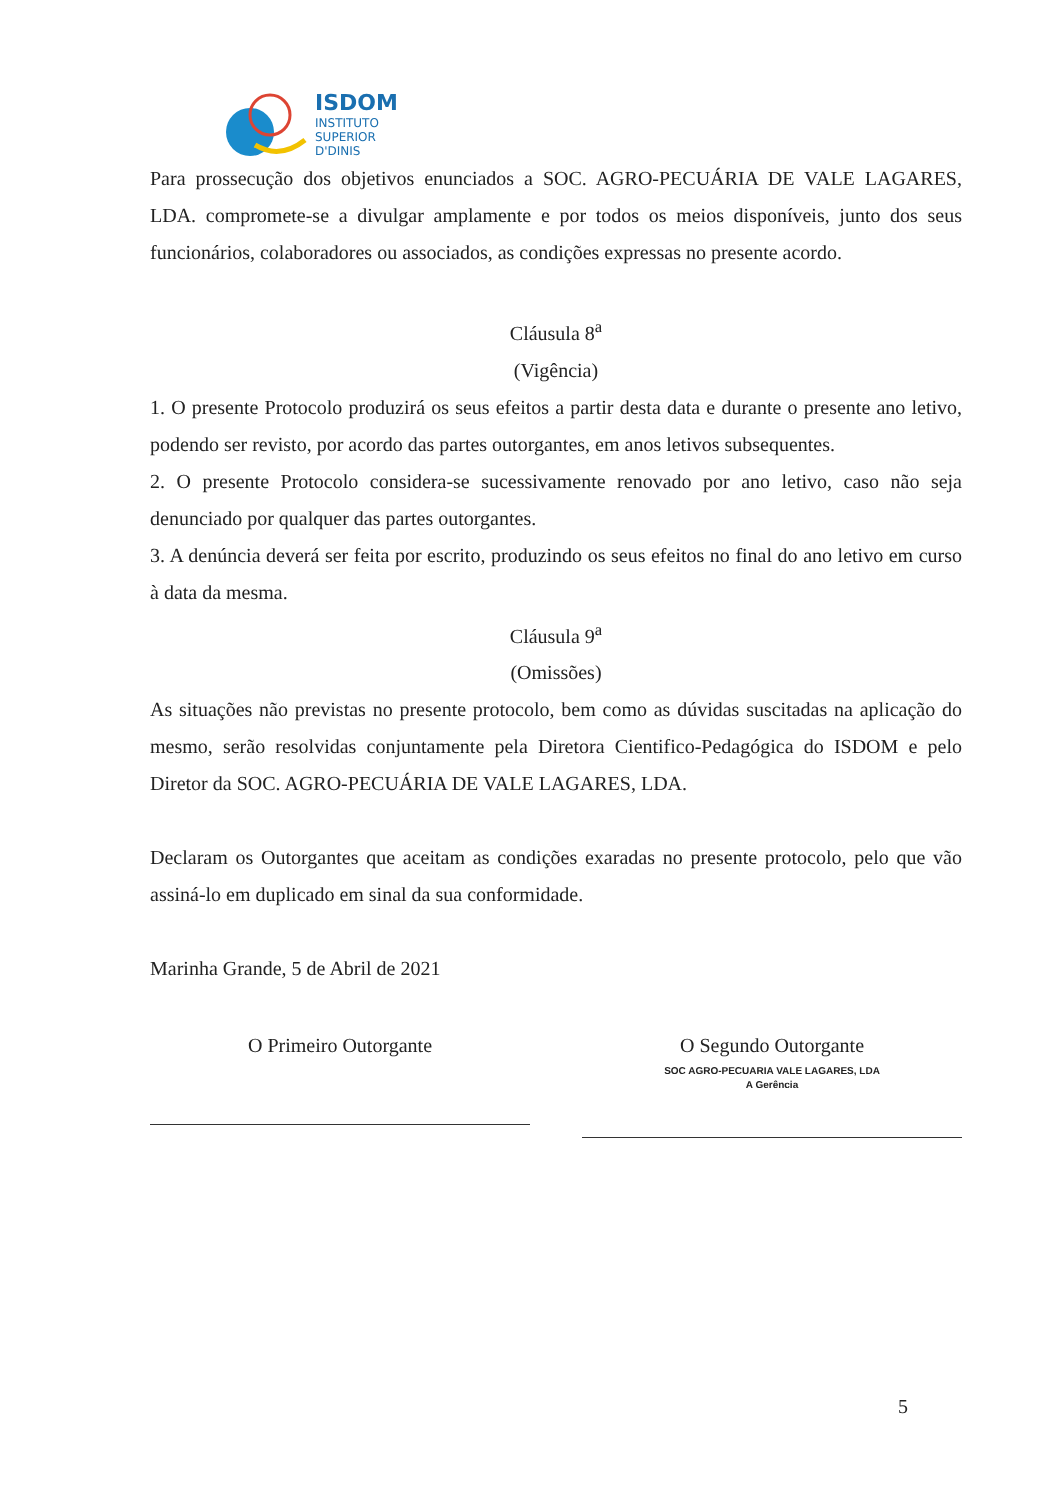ISDOM
INSTITUTO
SUPERIOR
D'DINIS
Para prossecução dos objetivos enunciados a SOC. AGRO-PECUÁRIA DE VALE LAGARES, LDA. compromete-se a divulgar amplamente e por todos os meios disponíveis, junto dos seus funcionários, colaboradores ou associados, as condições expressas no presente acordo.
Cláusula 8<sup>a</sup>
(Vigência)
1. O presente Protocolo produzirá os seus efeitos a partir desta data e durante o presente ano letivo, podendo ser revisto, por acordo das partes outorgantes, em anos letivos subsequentes.
2. O presente Protocolo considera-se sucessivamente renovado por ano letivo, caso não seja denunciado por qualquer das partes outorgantes.
3. A denúncia deverá ser feita por escrito, produzindo os seus efeitos no final do ano letivo em curso à data da mesma.
Cláusula 9<sup>a</sup>
(Omissões)
As situações não previstas no presente protocolo, bem como as dúvidas suscitadas na aplicação do mesmo, serão resolvidas conjuntamente pela Diretora Cientifico-Pedagógica do ISDOM e pelo Diretor da SOC. AGRO-PECUÁRIA DE VALE LAGARES, LDA.
Declaram os Outorgantes que aceitam as condições exaradas no presente protocolo, pelo que vão assiná-lo em duplicado em sinal da sua conformidade.
Marinha Grande, 5 de Abril de 2021
O Primeiro Outorgante
O Segundo Outorgante
SOC AGRO-PECUARIA VALE LAGARES, LDA
A Gerência
5